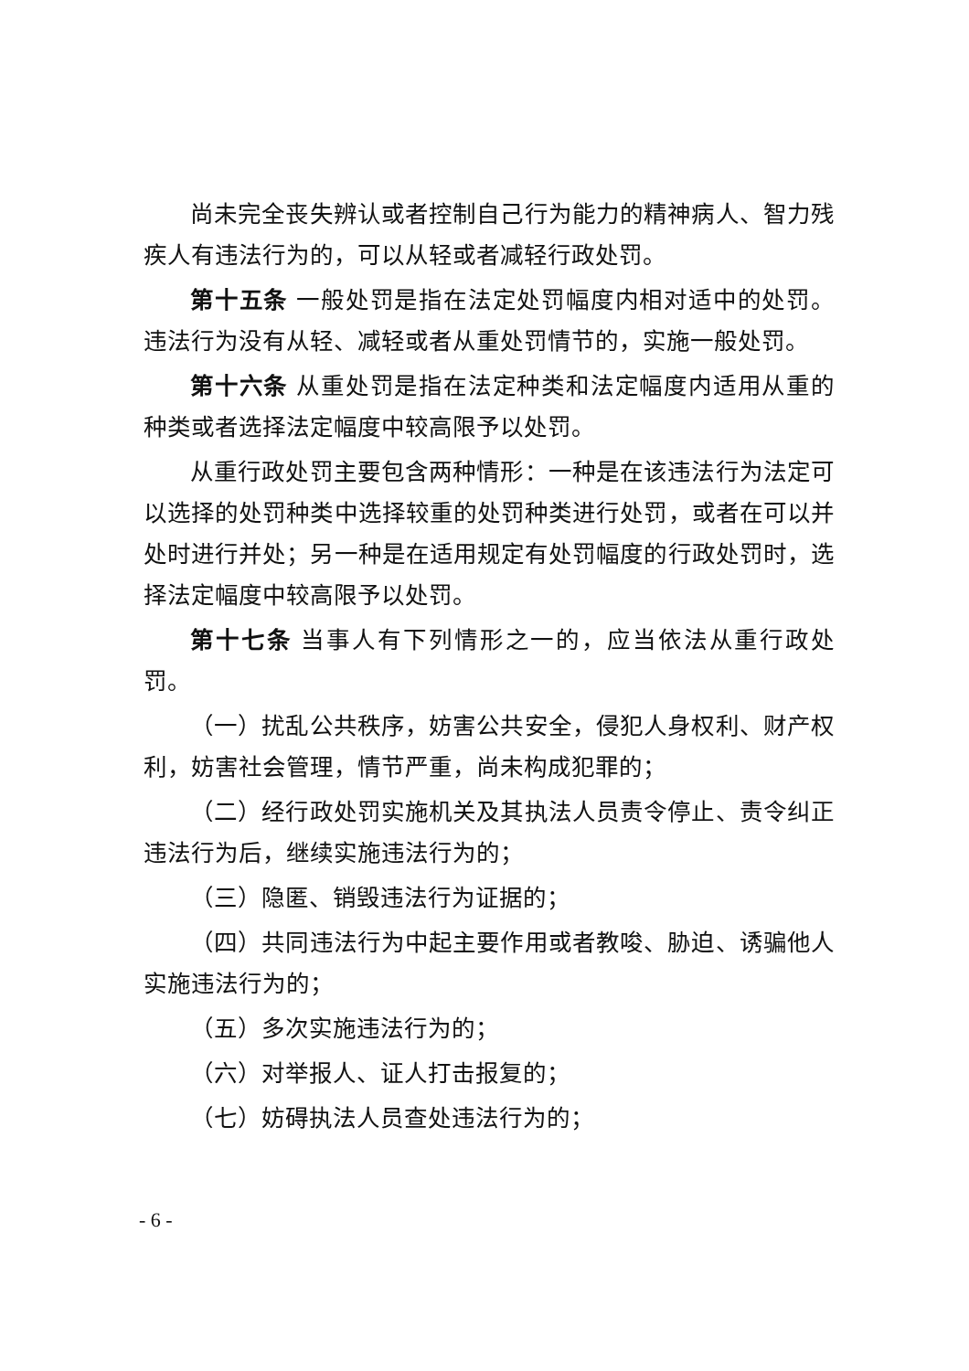尚未完全丧失辨认或者控制自己行为能力的精神病人、智力残疾人有违法行为的，可以从轻或者减轻行政处罚。
第十五条 一般处罚是指在法定处罚幅度内相对适中的处罚。违法行为没有从轻、减轻或者从重处罚情节的，实施一般处罚。
第十六条 从重处罚是指在法定种类和法定幅度内适用从重的种类或者选择法定幅度中较高限予以处罚。
从重行政处罚主要包含两种情形：一种是在该违法行为法定可以选择的处罚种类中选择较重的处罚种类进行处罚，或者在可以并处时进行并处；另一种是在适用规定有处罚幅度的行政处罚时，选择法定幅度中较高限予以处罚。
第十七条 当事人有下列情形之一的，应当依法从重行政处罚。
（一）扰乱公共秩序，妨害公共安全，侵犯人身权利、财产权利，妨害社会管理，情节严重，尚未构成犯罪的；
（二）经行政处罚实施机关及其执法人员责令停止、责令纠正违法行为后，继续实施违法行为的；
（三）隐匿、销毁违法行为证据的；
（四）共同违法行为中起主要作用或者教唆、胁迫、诱骗他人实施违法行为的；
（五）多次实施违法行为的；
（六）对举报人、证人打击报复的；
（七）妨碍执法人员查处违法行为的；
- 6 -